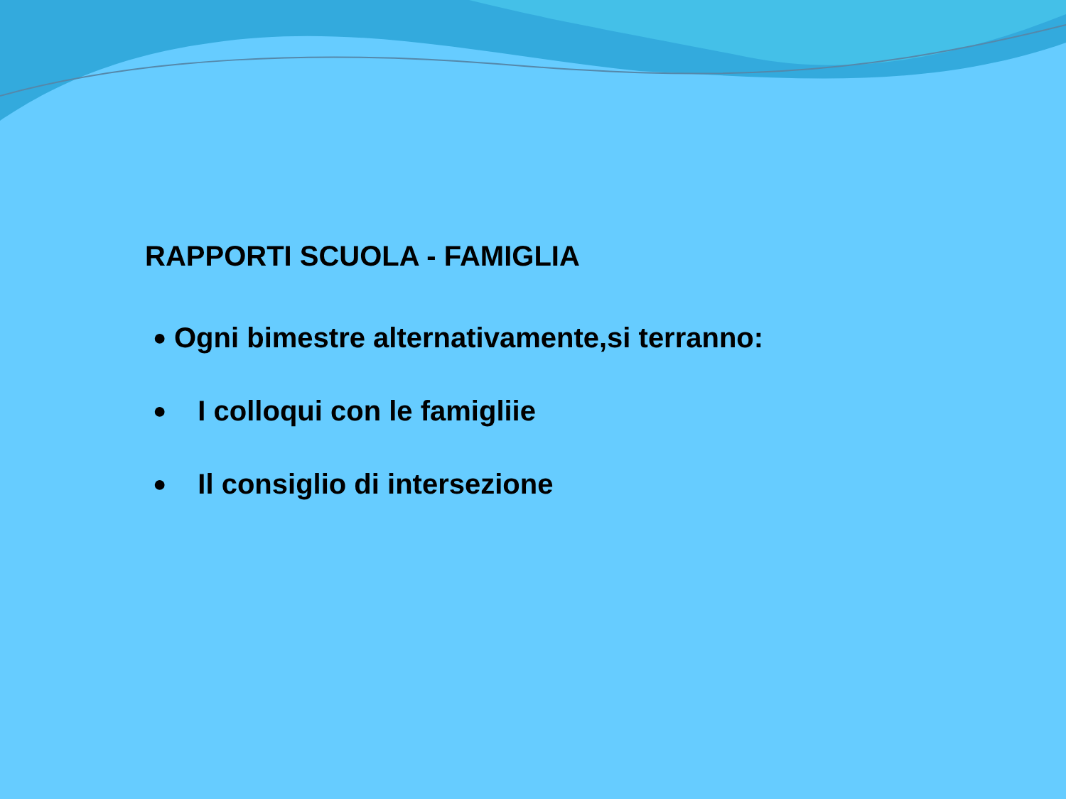RAPPORTI SCUOLA - FAMIGLIA
● Ogni bimestre alternativamente,si terranno:
● I colloqui con le famigliie
● Il consiglio di intersezione